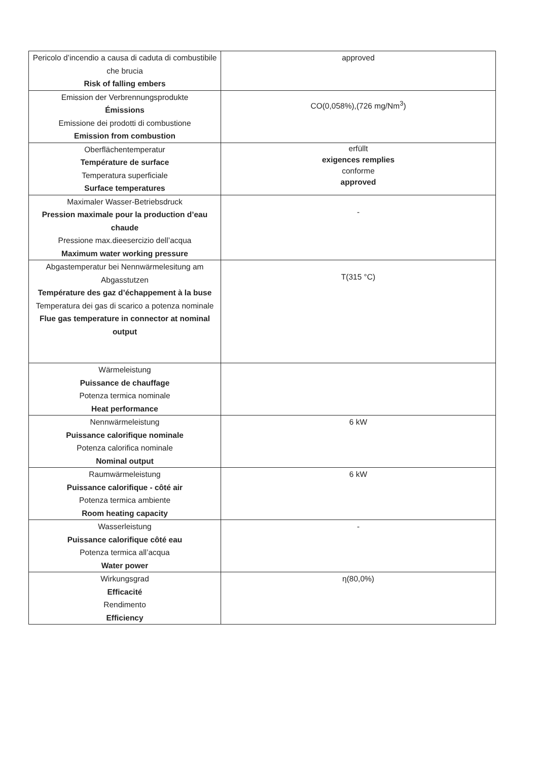| Pericolo d’incendio a causa di caduta di combustibile che brucia Risk of falling embers | approved |
| Emission der Verbrennungsprodukte Émissions Emissione dei prodotti di combustione Emission from combustion | CO(0,058%),(726 mg/Nm<sup>3</sup>) |
| Oberflächentemperatur Température de surface Temperatura superficiale Surface temperatures | erfüllt exigences remplies conforme approved |
| Maximaler Wasser-Betriebsdruck Pression maximale pour la production d’eau chaude Pressione max.dieesercizio dell’acqua Maximum water working pressure | - |
| Abgastemperatur bei Nennwärmelesitung am Abgasstutzen Température des gaz d’échappement à la buse Temperatura dei gas di scarico a potenza nominale Flue gas temperature in connector at nominal output | T(315 °C) |
| Wärmeleistung Puissance de chauffage Potenza termica nominale Heat performance | |
| Nennwärmeleistung Puissance calorifique nominale Potenza calorifica nominale Nominal output | 6 kW |
| Raumwärmeleistung Puissance calorifique - côté air Potenza termica ambiente Room heating capacity | 6 kW |
| Wasserleistung Puissance calorifique côté eau Potenza termica all’acqua Water power | - |
| Wirkungsgrad Efficacité Rendimento Efficiency | η(80,0%) |